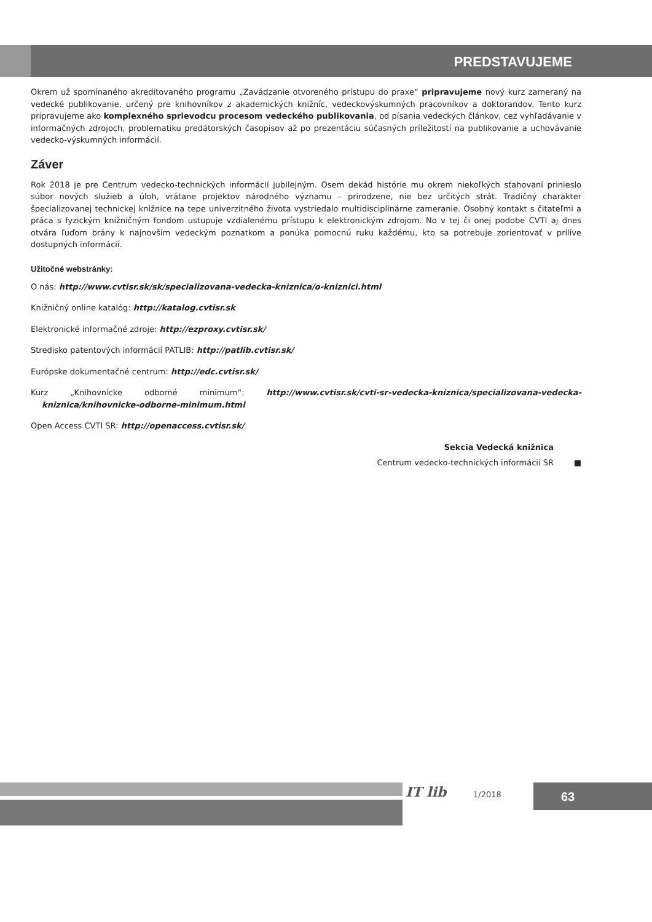PREDSTAVUJEME
Okrem už spomínaného akreditovaného programu „Zavádzanie otvoreného prístupu do praxe“ pripravujeme nový kurz zameraný na vedecké publikovanie, určený pre knihovníkov z akademických knižníc, vedeckovýskumných pracovníkov a doktorandov. Tento kurz pripravujeme ako komplexného sprievodcu procesom vedeckého publikovania, od písania vedeckých článkov, cez vyhľadávanie v informačných zdrojoch, problematiku predátorských časopisov až po prezentáciu súčasných príležitostí na publikovanie a uchovávanie vedecko-výskumných informácií.
Záver
Rok 2018 je pre Centrum vedecko-technických informácií jubilejným. Osem dekád histórie mu okrem niekoľkých sťahovaní prinieslo súbor nových služieb a úloh, vrátane projektov národného významu – prirodzene, nie bez určitých strát. Tradičný charakter špecializovanej technickej knižnice na tepe univerzitného života vystriedalo multidisciplinárne zameranie. Osobný kontakt s čitateľmi a práca s fyzickým knižničným fondom ustupuje vzdialenému prístupu k elektronickým zdrojom. No v tej či onej podobe CVTI aj dnes otvára ľuďom brány k najnovším vedeckým poznatkom a ponúka pomocnú ruku každému, kto sa potrebuje zorientovať v prílive dostupných informácií.
Užitočné webstránky:
O nás: http://www.cvtisr.sk/sk/specializovana-vedecka-kniznica/o-kniznici.html
Knižničný online katalóg: http://katalog.cvtisr.sk
Elektronické informačné zdroje: http://ezproxy.cvtisr.sk/
Stredisko patentových informácií PATLIB: http://patlib.cvtisr.sk/
Európske dokumentačné centrum: http://edc.cvtisr.sk/
Kurz „Knihovnícke odborné minimum“: http://www.cvtisr.sk/cvti-sr-vedecka-kniznica/specializovana-vedecka-kniznica/knihovnicke-odborne-minimum.html
Open Access CVTI SR: http://openaccess.cvtisr.sk/
Sekcia Vedecká knižnica
Centrum vedecko-technických informácií SR ■
IT lib 1/2018 63